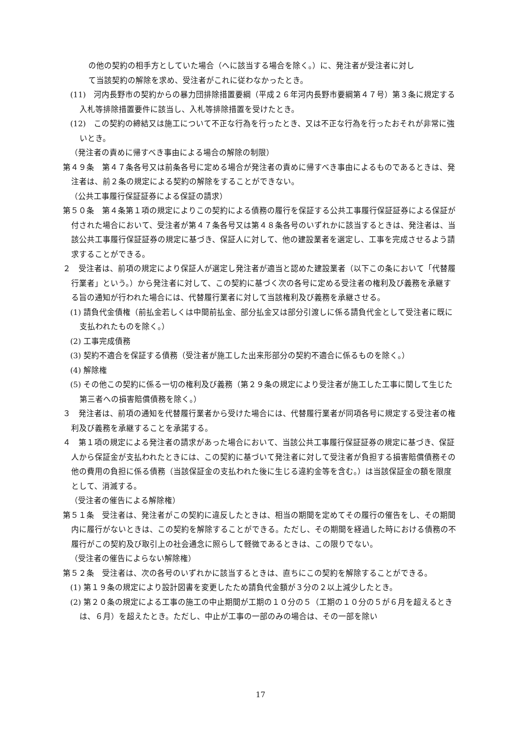の他の契約の相手方としていた場合（へに該当する場合を除く。）に、発注者が受注者に対し
て当該契約の解除を求め、受注者がこれに従わなかったとき。
(11)　河内長野市の契約からの暴力団排除措置要綱（平成２６年河内長野市要綱第４７号）第３条に規定する入札等排除措置要件に該当し、入札等排除措置を受けたとき。
(12)　この契約の締結又は施工について不正な行為を行ったとき、又は不正な行為を行ったおそれが非常に強いとき。
（発注者の責めに帰すべき事由による場合の解除の制限）
第４９条　第４７条各号又は前条各号に定める場合が発注者の責めに帰すべき事由によるものであるときは、発注者は、前２条の規定による契約の解除をすることができない。
（公共工事履行保証証券による保証の請求）
第５０条　第４条第１項の規定によりこの契約による債務の履行を保証する公共工事履行保証証券による保証が付された場合において、受注者が第４７条各号又は第４８条各号のいずれかに該当するときは、発注者は、当該公共工事履行保証証券の規定に基づき、保証人に対して、他の建設業者を選定し、工事を完成させるよう請求することができる。
２　受注者は、前項の規定により保証人が選定し発注者が適当と認めた建設業者（以下この条において「代替履行業者」という。）から発注者に対して、この契約に基づく次の各号に定める受注者の権利及び義務を承継する旨の通知が行われた場合には、代替履行業者に対して当該権利及び義務を承継させる。
(1) 請負代金債権（前払金若しくは中間前払金、部分払金又は部分引渡しに係る請負代金として受注者に既に支払われたものを除く。）
(2) 工事完成債務
(3) 契約不適合を保証する債務（受注者が施工した出来形部分の契約不適合に係るものを除く。）
(4) 解除権
(5) その他この契約に係る一切の権利及び義務（第２９条の規定により受注者が施工した工事に関して生じた第三者への損害賠償債務を除く。）
３　発注者は、前項の通知を代替履行業者から受けた場合には、代替履行業者が同項各号に規定する受注者の権利及び義務を承継することを承諾する。
４　第１項の規定による発注者の請求があった場合において、当該公共工事履行保証証券の規定に基づき、保証人から保証金が支払われたときには、この契約に基づいて発注者に対して受注者が負担する損害賠償債務その他の費用の負担に係る債務（当該保証金の支払われた後に生じる違約金等を含む。）は当該保証金の額を限度として、消滅する。
（受注者の催告による解除権）
第５１条　受注者は、発注者がこの契約に違反したときは、相当の期間を定めてその履行の催告をし、その期間内に履行がないときは、この契約を解除することができる。ただし、その期間を経過した時における債務の不履行がこの契約及び取引上の社会通念に照らして軽微であるときは、この限りでない。
（受注者の催告によらない解除権）
第５２条　受注者は、次の各号のいずれかに該当するときは、直ちにこの契約を解除することができる。
(1) 第１９条の規定により設計図書を変更したため請負代金額が３分の２以上減少したとき。
(2) 第２０条の規定による工事の施工の中止期間が工期の１０分の５（工期の１０分の５が６月を超えるときは、６月）を超えたとき。ただし、中止が工事の一部のみの場合は、その一部を除い
17